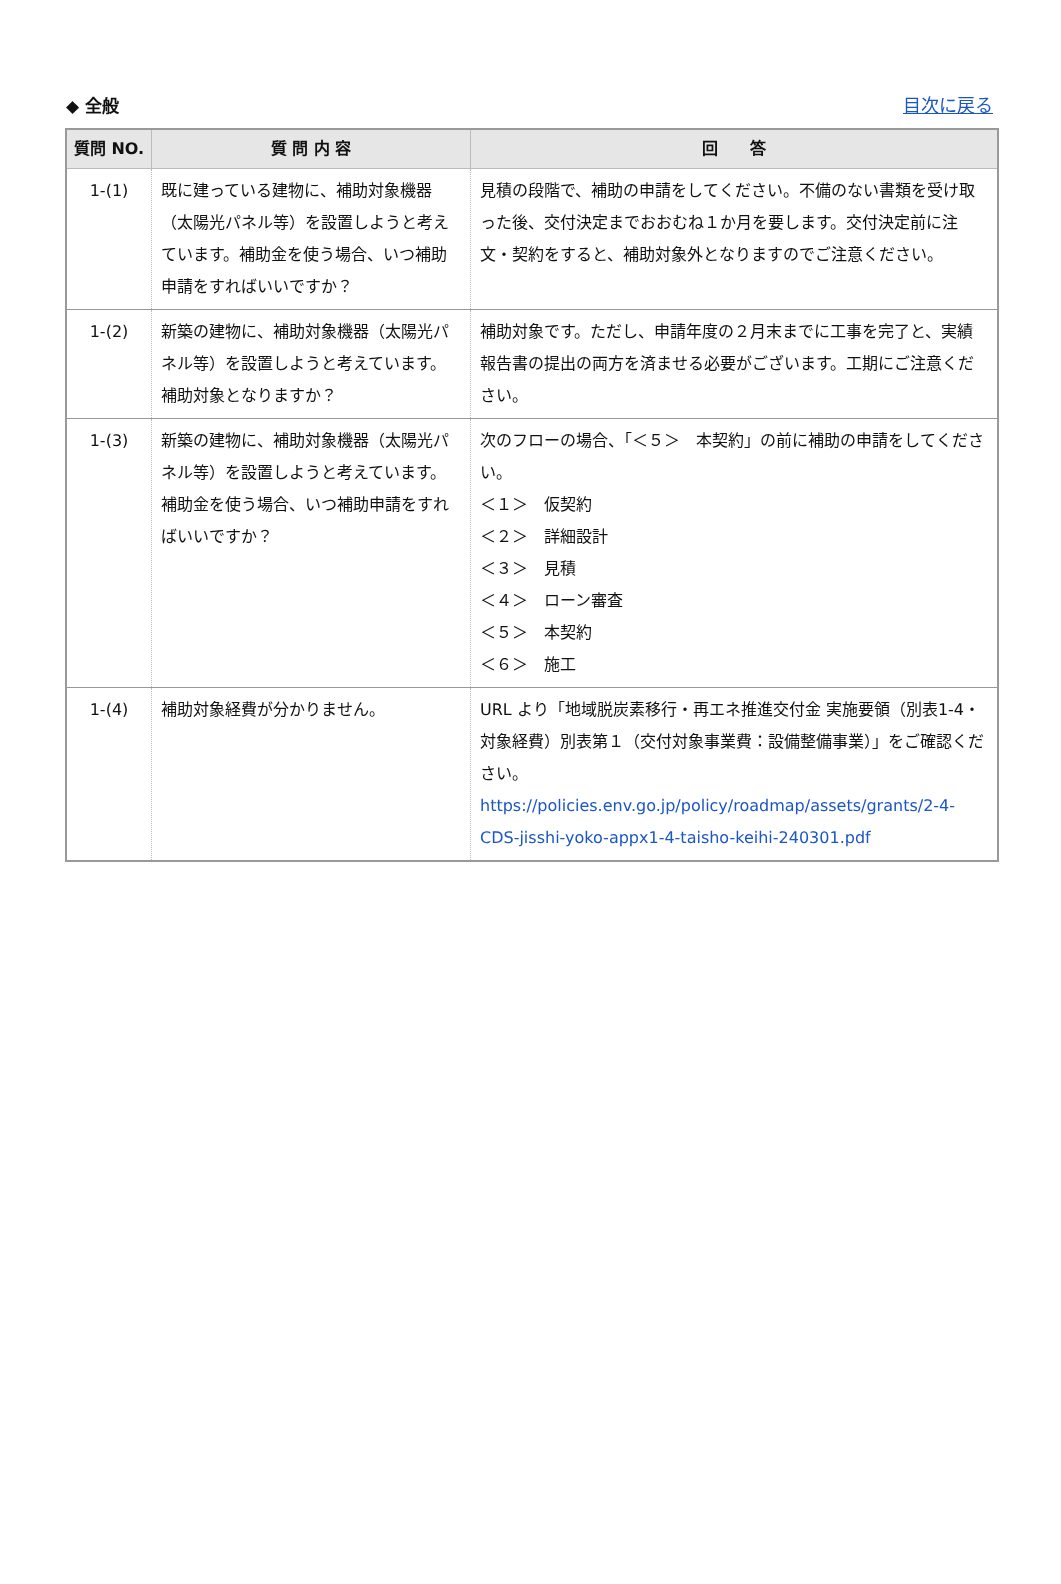◆ 全般 目次に戻る
| 質問 NO. | 質 問 内 容 | 回 答 |
| --- | --- | --- |
| 1-(1) | 既に建っている建物に、補助対象機器（太陽光パネル等）を設置しようと考えています。補助金を使う場合、いつ補助申請をすればいいですか？ | 見積の段階で、補助の申請をしてください。不備のない書類を受け取った後、交付決定までおおむね１か月を要します。交付決定前に注文・契約をすると、補助対象外となりますのでご注意ください。 |
| 1-(2) | 新築の建物に、補助対象機器（太陽光パネル等）を設置しようと考えています。補助対象となりますか？ | 補助対象です。ただし、申請年度の２月末までに工事を完了と、実績報告書の提出の両方を済ませる必要がございます。工期にご注意ください。 |
| 1-(3) | 新築の建物に、補助対象機器（太陽光パネル等）を設置しようと考えています。補助金を使う場合、いつ補助申請をすればいいですか？ | 次のフローの場合、「＜５＞ 本契約」の前に補助の申請をしてください。 ＜１＞ 仮契約 ＜２＞ 詳細設計 ＜３＞ 見積 ＜４＞ ローン審査 ＜５＞ 本契約 ＜６＞ 施工 |
| 1-(4) | 補助対象経費が分かりません。 | URL より「地域脱炭素移行・再エネ推進交付金 実施要領（別表1-4・対象経費）別表第１（交付対象事業費：設備整備事業）」をご確認ください。 https://policies.env.go.jp/policy/roadmap/assets/grants/2-4-CDS-jisshi-yoko-appx1-4-taisho-keihi-240301.pdf |